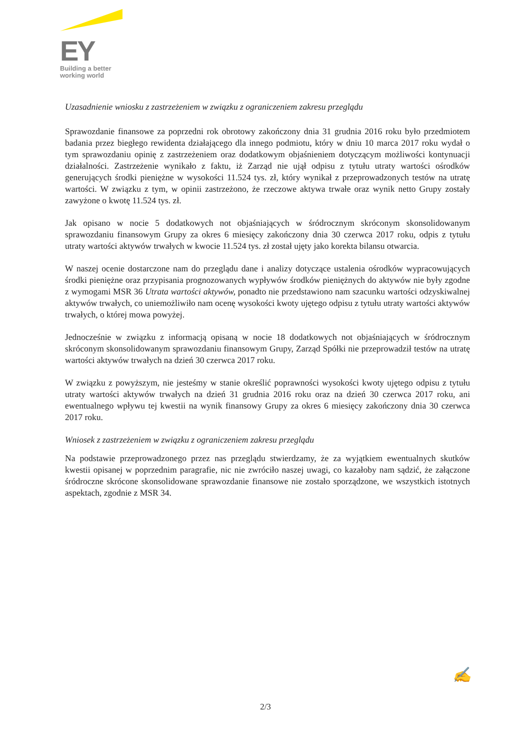EY
Building a better
working world
Uzasadnienie wniosku z zastrzeżeniem w związku z ograniczeniem zakresu przeglądu
Sprawozdanie finansowe za poprzedni rok obrotowy zakończony dnia 31 grudnia 2016 roku było przedmiotem badania przez biegłego rewidenta działającego dla innego podmiotu, który w dniu 10 marca 2017 roku wydał o tym sprawozdaniu opinię z zastrzeżeniem oraz dodatkowym objaśnieniem dotyczącym możliwości kontynuacji działalności. Zastrzeżenie wynikało z faktu, iż Zarząd nie ujął odpisu z tytułu utraty wartości ośrodków generujących środki pieniężne w wysokości 11.524 tys. zł, który wynikał z przeprowadzonych testów na utratę wartości. W związku z tym, w opinii zastrzeżono, że rzeczowe aktywa trwałe oraz wynik netto Grupy zostały zawyżone o kwotę 11.524 tys. zł.
Jak opisano w nocie 5 dodatkowych not objaśniających w śródrocznym skróconym skonsolidowanym sprawozdaniu finansowym Grupy za okres 6 miesięcy zakończony dnia 30 czerwca 2017 roku, odpis z tytułu utraty wartości aktywów trwałych w kwocie 11.524 tys. zł został ujęty jako korekta bilansu otwarcia.
W naszej ocenie dostarczone nam do przeglądu dane i analizy dotyczące ustalenia ośrodków wypracowujących środki pieniężne oraz przypisania prognozowanych wypływów środków pieniężnych do aktywów nie były zgodne z wymogami MSR 36 Utrata wartości aktywów, ponadto nie przedstawiono nam szacunku wartości odzyskiwalnej aktywów trwałych, co uniemożliwiło nam ocenę wysokości kwoty ujętego odpisu z tytułu utraty wartości aktywów trwałych, o której mowa powyżej.
Jednocześnie w związku z informacją opisaną w nocie 18 dodatkowych not objaśniających w śródrocznym skróconym skonsolidowanym sprawozdaniu finansowym Grupy, Zarząd Spółki nie przeprowadził testów na utratę wartości aktywów trwałych na dzień 30 czerwca 2017 roku.
W związku z powyższym, nie jesteśmy w stanie określić poprawności wysokości kwoty ujętego odpisu z tytułu utraty wartości aktywów trwałych na dzień 31 grudnia 2016 roku oraz na dzień 30 czerwca 2017 roku, ani ewentualnego wpływu tej kwestii na wynik finansowy Grupy za okres 6 miesięcy zakończony dnia 30 czerwca 2017 roku.
Wniosek z zastrzeżeniem w związku z ograniczeniem zakresu przeglądu
Na podstawie przeprowadzonego przez nas przeglądu stwierdzamy, że za wyjątkiem ewentualnych skutków kwestii opisanej w poprzednim paragrafie, nic nie zwróciło naszej uwagi, co kazałoby nam sądzić, że załączone śródroczne skrócone skonsolidowane sprawozdanie finansowe nie zostało sporządzone, we wszystkich istotnych aspektach, zgodnie z MSR 34.
✍
2/3